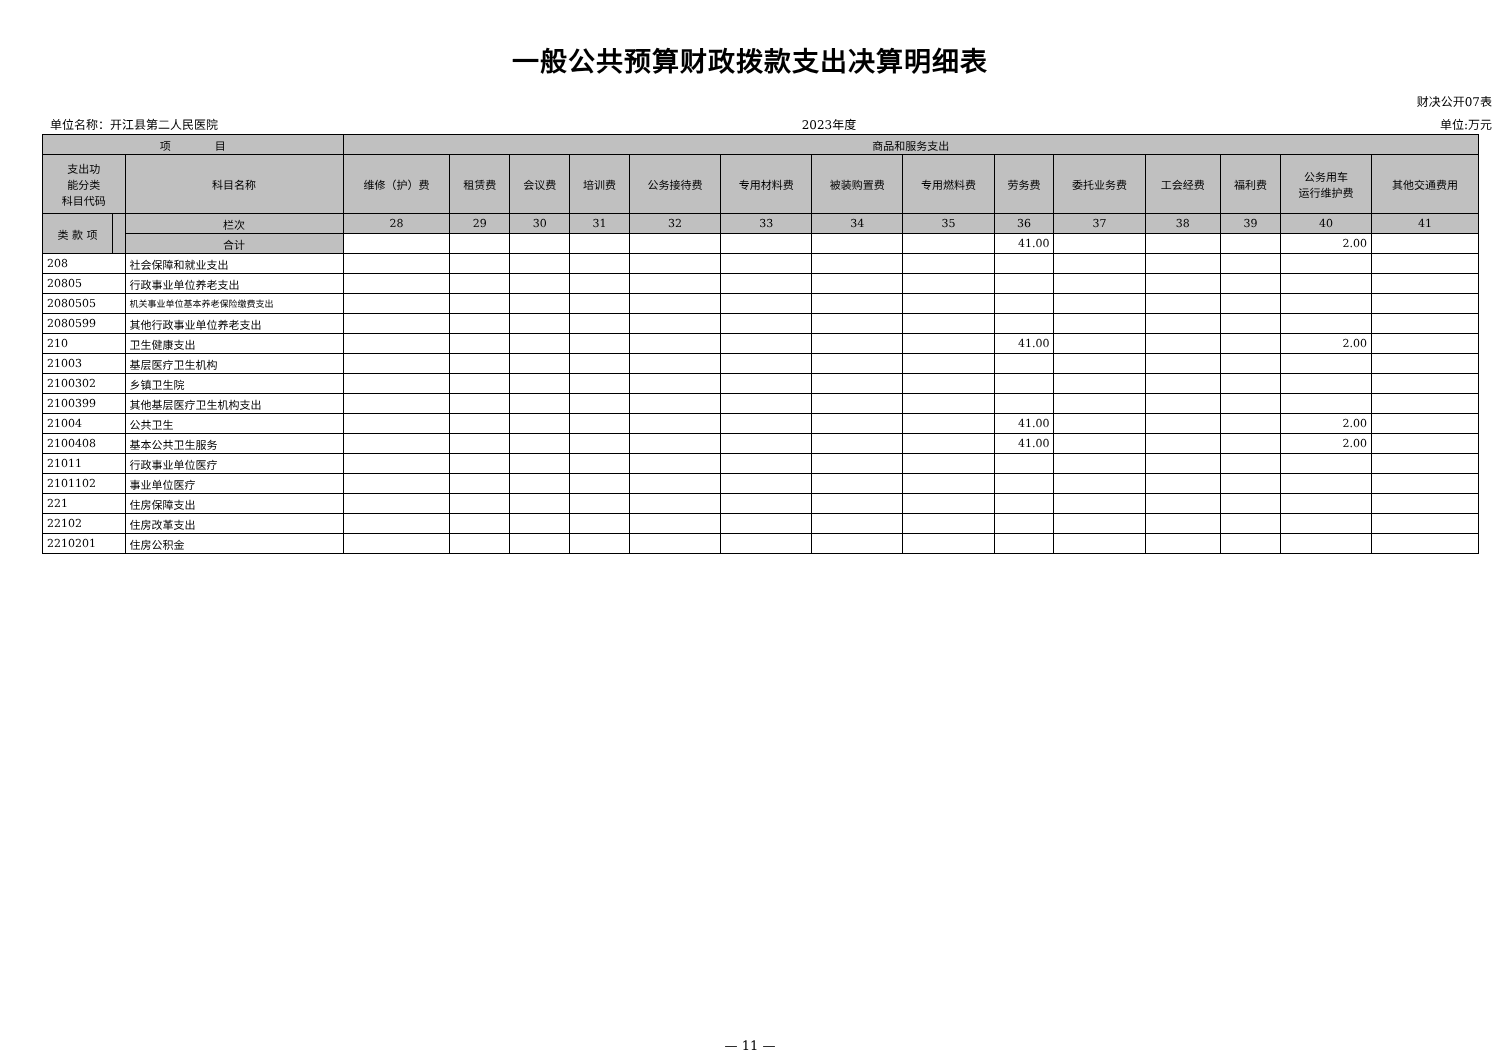一般公共预算财政拨款支出决算明细表
财决公开07表
单位名称：开江县第二人民医院 2023年度 单位:万元
| 项 目 | | | 商品和服务支出 | | | | | | | | | | | | | |
| --- | --- | --- | --- | --- | --- | --- | --- | --- | --- | --- | --- | --- | --- | --- | --- | --- |
| 支出功 能分类 科目代码 | | 科目名称 | 维修（护）费 | 租赁费 | 会议费 | 培训费 | 公务接待费 | 专用材料费 | 被装购置费 | 专用燃料费 | 劳务费 | 委托业务费 | 工会经费 | 福利费 | 公务用车 运行维护费 | 其他交通费用 |
| 类 款 项 | | 栏次 | 28 | 29 | 30 | 31 | 32 | 33 | 34 | 35 | 36 | 37 | 38 | 39 | 40 | 41 |
| | | 合计 | | | | | | | | | 41.00 | | | | 2.00 | |
| 208 | | 社会保障和就业支出 | | | | | | | | | | | | | | |
| 20805 | | 行政事业单位养老支出 | | | | | | | | | | | | | | |
| 2080505 | | 机关事业单位基本养老保险缴费支出 | | | | | | | | | | | | | | |
| 2080599 | | 其他行政事业单位养老支出 | | | | | | | | | | | | | | |
| 210 | | 卫生健康支出 | | | | | | | | | 41.00 | | | | 2.00 | |
| 21003 | | 基层医疗卫生机构 | | | | | | | | | | | | | | |
| 2100302 | | 乡镇卫生院 | | | | | | | | | | | | | | |
| 2100399 | | 其他基层医疗卫生机构支出 | | | | | | | | | | | | | | |
| 21004 | | 公共卫生 | | | | | | | | | 41.00 | | | | 2.00 | |
| 2100408 | | 基本公共卫生服务 | | | | | | | | | 41.00 | | | | 2.00 | |
| 21011 | | 行政事业单位医疗 | | | | | | | | | | | | | | |
| 2101102 | | 事业单位医疗 | | | | | | | | | | | | | | |
| 221 | | 住房保障支出 | | | | | | | | | | | | | | |
| 22102 | | 住房改革支出 | | | | | | | | | | | | | | |
| 2210201 | | 住房公积金 | | | | | | | | | | | | | | |
— 11 —